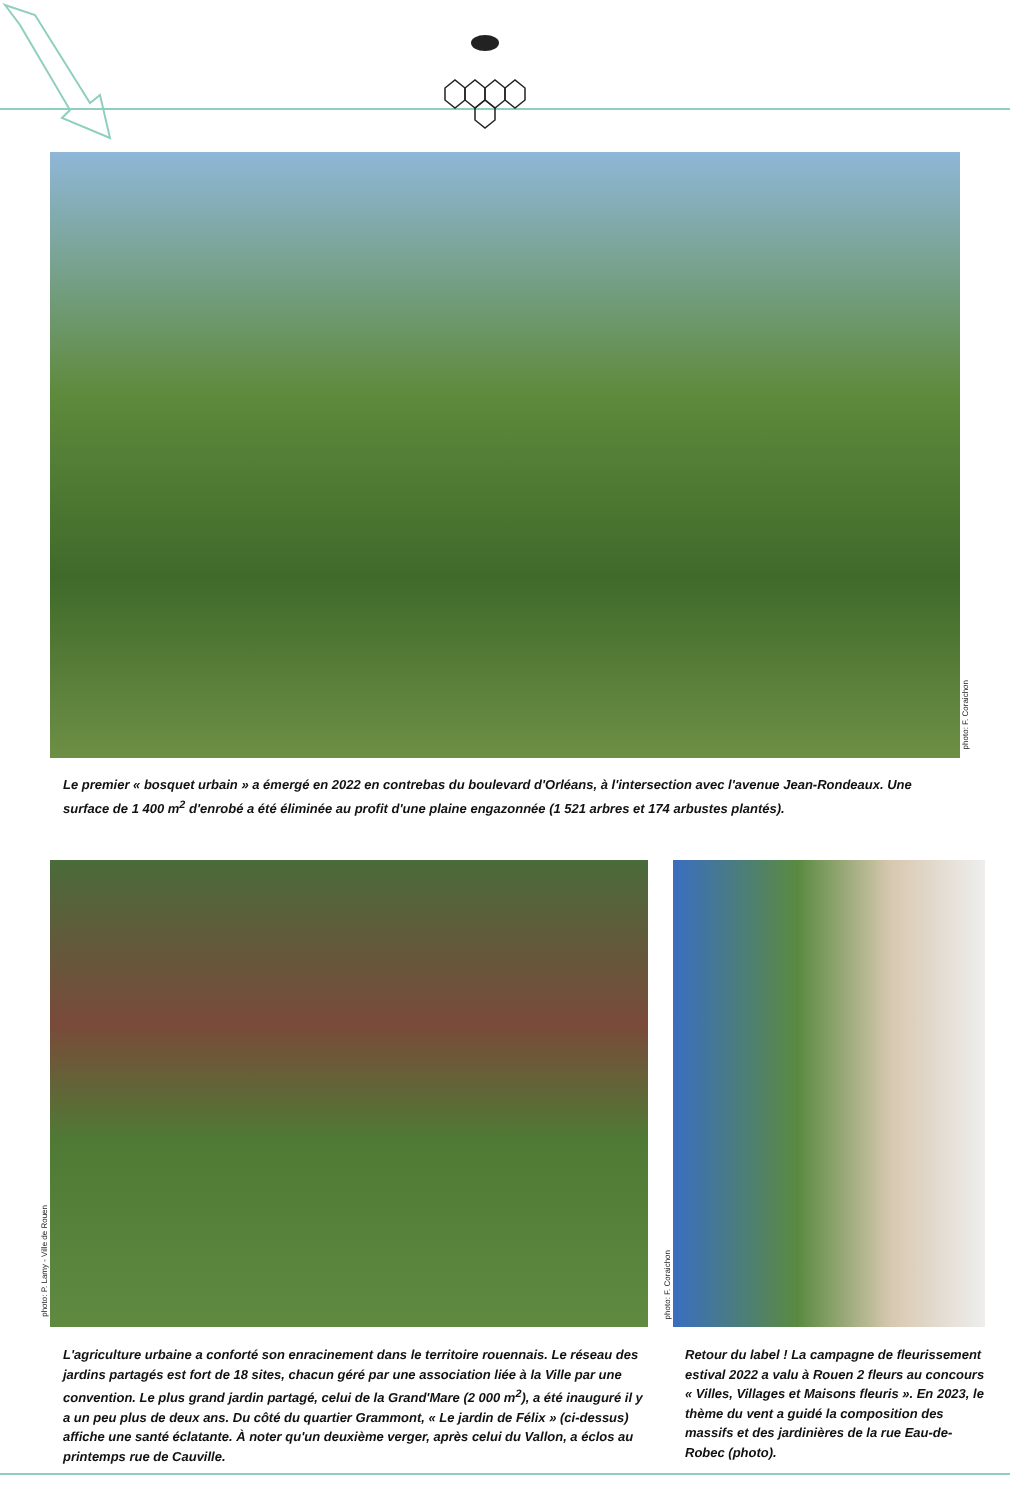photo: F. Coraichon
Le premier « bosquet urbain » a émergé en 2022 en contrebas du boulevard d'Orléans, à l'intersection avec l'avenue Jean-Rondeaux. Une surface de 1 400 m<sup>2</sup> d'enrobé a été éliminée au profit d'une plaine engazonnée (1 521 arbres et 174 arbustes plantés).
photo: P. Lamy - Ville de Rouen
photo: F. Coraichon
L'agriculture urbaine a conforté son enracinement dans le territoire rouennais. Le réseau des jardins partagés est fort de 18 sites, chacun géré par une association liée à la Ville par une convention. Le plus grand jardin partagé, celui de la Grand'Mare (2 000 m<sup>2</sup>), a été inauguré il y a un peu plus de deux ans. Du côté du quartier Grammont, « Le jardin de Félix » (ci-dessus) affiche une santé éclatante. À noter qu'un deuxième verger, après celui du Vallon, a éclos au printemps rue de Cauville.
Retour du label ! La campagne de fleurissement estival 2022 a valu à Rouen 2 fleurs au concours « Villes, Villages et Maisons fleuris ». En 2023, le thème du vent a guidé la composition des massifs et des jardinières de la rue Eau-de-Robec (photo).